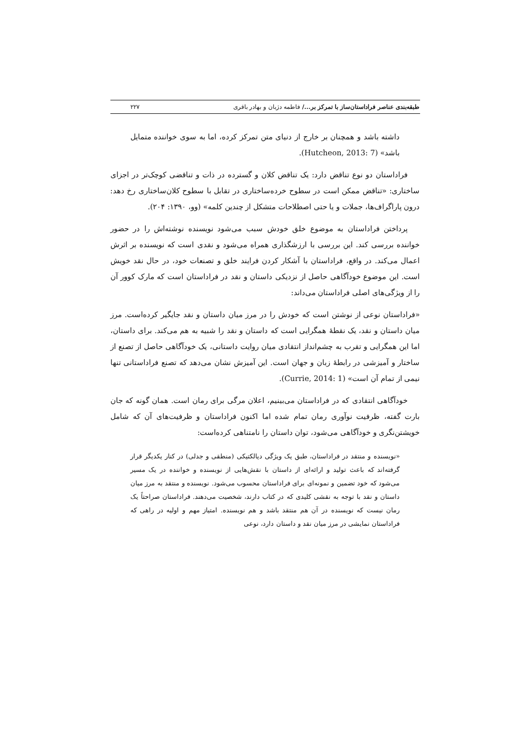طبقه‌بندی عناصر فراداستان‌ساز با تمرکز بر.../ فاطمه دژبان و بهادر باقری ۲۲۷
داشته باشد و همچنان بر خارج از دنیای متن تمرکز کرده، اما به سوی خواننده متمایل باشد» (Hutcheon, 2013: 7).
فراداستان دو نوع تناقض دارد: یک تناقض کلان و گسترده در ذات و تناقضی کوچک‌تر در اجزای ساختاری: «تناقض ممکن است در سطوح خرده‌ساختاری در تقابل با سطوح کلان‌ساختاری رخ دهد: درون پاراگراف‌ها، جملات و یا حتی اصطلاحات متشکل از چندین کلمه» (وو، ۱۳۹۰: ۲۰۴).
پرداختن فراداستان به موضوع خلق خودش سبب می‌شود نویسنده نوشته‌اش را در حضور خواننده بررسی کند. این بررسی با ارزشگذاری همراه می‌شود و نقدی است که نویسنده بر اثرش اعمال می‌کند. در واقع، فراداستان با آشکار کردن فرایند خلق و تصنعات خود، در حال نقد خویش است. این موضوع خودآگاهی حاصل از نزدیکی داستان و نقد در فراداستان است که مارک کوور آن را از ویژگی‌های اصلی فراداستان می‌داند:
«فراداستان نوعی از نوشتن است که خودش را در مرز میان داستان و نقد جایگیر کرده‌است. مرز میان داستان و نقد، یک نقطهٔ همگرایی است که داستان و نقد را شبیه به هم می‌کند. برای داستان، اما این همگرایی و تقرب به چشم‌انداز انتقادی میان روایت داستانی، یک خودآگاهی حاصل از تصنع از ساختار و آمیزشی در رابطهٔ زبان و جهان است. این آمیزش نشان می‌دهد که تصنع فراداستانی تنها نیمی از تمام آن است» (Currie, 2014: 1).
خودآگاهی انتقادی که در فراداستان می‌بینیم، اعلان مرگی برای رمان است. همان گونه که جان بارت گفته، ظرفیت نوآوری رمان تمام شده اما اکنون فراداستان و ظرفیت‌های آن که شامل خویشتن‌نگری و خودآگاهی می‌شود، توان داستان را نامتناهی کرده‌است:
«نویسنده و منتقد در فراداستان، طبق یک ویژگی دیالکتیکی (منطقی و جدلی) در کنار یکدیگر قرار گرفته‌اند که باعث تولید و ارائه‌ای از داستان با نقش‌هایی از نویسنده و خواننده در یک مسیر می‌شود که خود تضمین و نمونه‌ای برای فراداستان محسوب می‌شود. نویسنده و منتقد به مرز میان داستان و نقد با توجه به نقشی کلیدی که در کتاب دارند، شخصیت می‌دهند. فراداستان صراحتاً یک رمان نیست که نویسنده در آن هم منتقد باشد و هم نویسنده. امتیاز مهم و اولیه در راهی که فراداستان نمایشی در مرز میان نقد و داستان دارد، نوعی